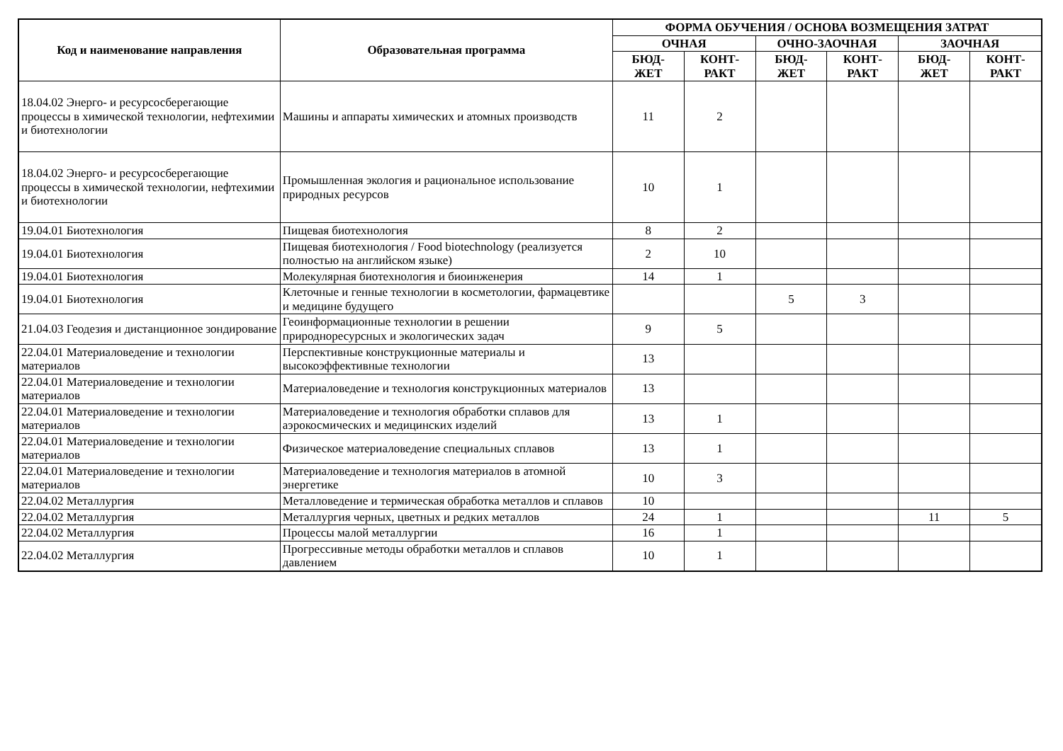| Код и наименование направления | Образовательная программа | ФОРМА ОБУЧЕНИЯ / ОСНОВА ВОЗМЕЩЕНИЯ ЗАТРАТ | | | | | |
| --- | --- | --- | --- | --- | --- | --- | --- |
| | | ОЧНАЯ | | ОЧНО-ЗАОЧНАЯ | | ЗАОЧНАЯ | |
| | | БЮД- ЖЕТ | КОНТ- РАКТ | БЮД- ЖЕТ | КОНТ- РАКТ | БЮД- ЖЕТ | КОНТ- РАКТ |
| 18.04.02 Энерго- и ресурсосберегающие процессы в химической технологии, нефтехимии и биотехнологии | Машины и аппараты химических и атомных производств | 11 | 2 | | | | |
| 18.04.02 Энерго- и ресурсосберегающие процессы в химической технологии, нефтехимии и биотехнологии | Промышленная экология и рациональное использование природных ресурсов | 10 | 1 | | | | |
| 19.04.01 Биотехнология | Пищевая биотехнология | 8 | 2 | | | | |
| 19.04.01 Биотехнология | Пищевая биотехнология / Food biotechnology (реализуется полностью на английском языке) | 2 | 10 | | | | |
| 19.04.01 Биотехнология | Молекулярная биотехнология и биоинженерия | 14 | 1 | | | | |
| 19.04.01 Биотехнология | Клеточные и генные технологии в косметологии, фармацевтике и медицине будущего | | | 5 | 3 | | |
| 21.04.03 Геодезия и дистанционное зондирование | Геоинформационные технологии в решении природноресурсных и экологических задач | 9 | 5 | | | | |
| 22.04.01 Материаловедение и технологии материалов | Перспективные конструкционные материалы и высокоэффективные технологии | 13 | | | | | |
| 22.04.01 Материаловедение и технологии материалов | Материаловедение и технология конструкционных материалов | 13 | | | | | |
| 22.04.01 Материаловедение и технологии материалов | Материаловедение и технология обработки сплавов для аэрокосмических и медицинских изделий | 13 | 1 | | | | |
| 22.04.01 Материаловедение и технологии материалов | Физическое материаловедение специальных сплавов | 13 | 1 | | | | |
| 22.04.01 Материаловедение и технологии материалов | Материаловедение и технология материалов в атомной энергетике | 10 | 3 | | | | |
| 22.04.02 Металлургия | Металловедение и термическая обработка металлов и сплавов | 10 | | | | | |
| 22.04.02 Металлургия | Металлургия черных, цветных и редких металлов | 24 | 1 | | | 11 | 5 |
| 22.04.02 Металлургия | Процессы малой металлургии | 16 | 1 | | | | |
| 22.04.02 Металлургия | Прогрессивные методы обработки металлов и сплавов давлением | 10 | 1 | | | | |